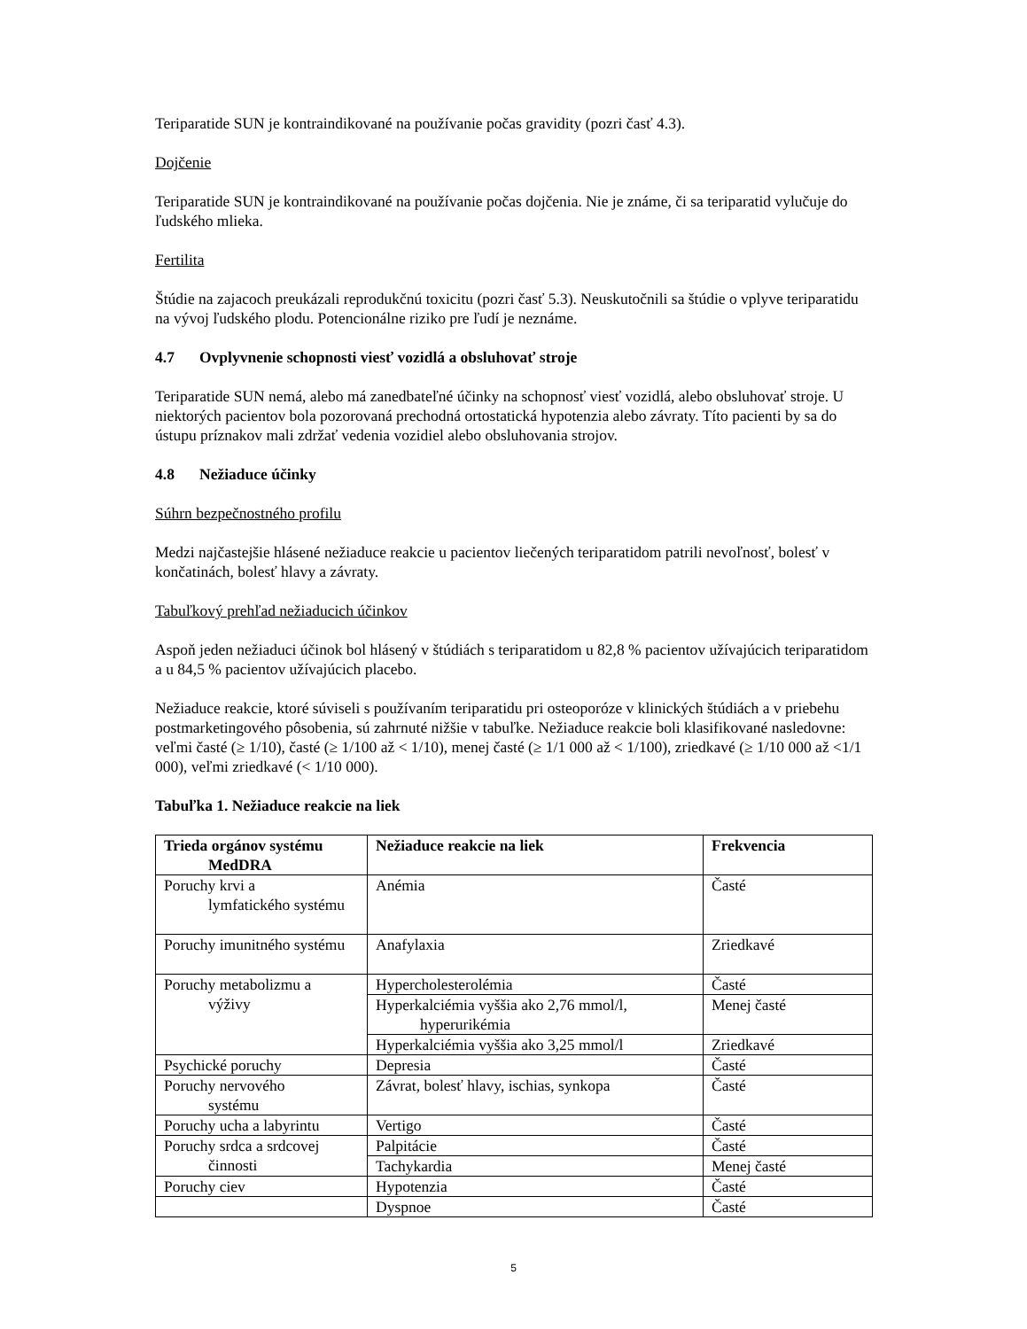Teriparatide SUN je kontraindikované na používanie počas gravidity (pozri časť 4.3).
Dojčenie
Teriparatide SUN je kontraindikované na používanie počas dojčenia. Nie je známe, či sa teriparatid vylučuje do ľudského mlieka.
Fertilita
Štúdie na zajacoch preukázali reprodukčnú toxicitu (pozri časť 5.3). Neuskutočnili sa štúdie o vplyve teriparatidu na vývoj ľudského plodu. Potencionálne riziko pre ľudí je neznáme.
4.7 Ovplyvnenie schopnosti viesť vozidlá a obsluhovať stroje
Teriparatide SUN nemá, alebo má zanedbateľné účinky na schopnosť viesť vozidlá, alebo obsluhovať stroje. U niektorých pacientov bola pozorovaná prechodná ortostatická hypotenzia alebo závraty. Títo pacienti by sa do ústupu príznakov mali zdržať vedenia vozidiel alebo obsluhovania strojov.
4.8 Nežiaduce účinky
Súhrn bezpečnostného profilu
Medzi najčastejšie hlásené nežiaduce reakcie u pacientov liečených teriparatidom patrili nevoľnosť, bolesť v končatinách, bolesť hlavy a závraty.
Tabuľkový prehľad nežiaducich účinkov
Aspoň jeden nežiaduci účinok bol hlásený v štúdiách s teriparatidom u 82,8 % pacientov užívajúcich teriparatidom a u 84,5 % pacientov užívajúcich placebo.
Nežiaduce reakcie, ktoré súviseli s používaním teriparatidu pri osteoporóze v klinických štúdiách a v priebehu postmarketingového pôsobenia, sú zahrnuté nižšie v tabuľke. Nežiaduce reakcie boli klasifikované nasledovne: veľmi časté (≥ 1/10), časté (≥ 1/100 až < 1/10), menej časté (≥ 1/1 000 až < 1/100), zriedkavé (≥ 1/10 000 až <1/1 000), veľmi zriedkavé (< 1/10 000).
Tabuľka 1. Nežiaduce reakcie na liek
| Trieda orgánov systému MedDRA | Nežiaduce reakcie na liek | Frekvencia |
| --- | --- | --- |
| Poruchy krvi a lymfatického systému | Anémia | Časté |
| Poruchy imunitného systému | Anafylaxia | Zriedkavé |
| Poruchy metabolizmu a výživy | Hypercholesterolémia | Časté |
| | Hyperkalciémia vyššia ako 2,76 mmol/l, hyperurikémia | Menej časté |
| | Hyperkalciémia vyššia ako 3,25 mmol/l | Zriedkavé |
| Psychické poruchy | Depresia | Časté |
| Poruchy nervového systému | Závrat, bolesť hlavy, ischias, synkopa | Časté |
| Poruchy ucha a labyrintu | Vertigo | Časté |
| Poruchy srdca a srdcovej činnosti | Palpitácie | Časté |
| | Tachykardia | Menej časté |
| Poruchy ciev | Hypotenzia | Časté |
| | Dyspnoe | Časté |
5